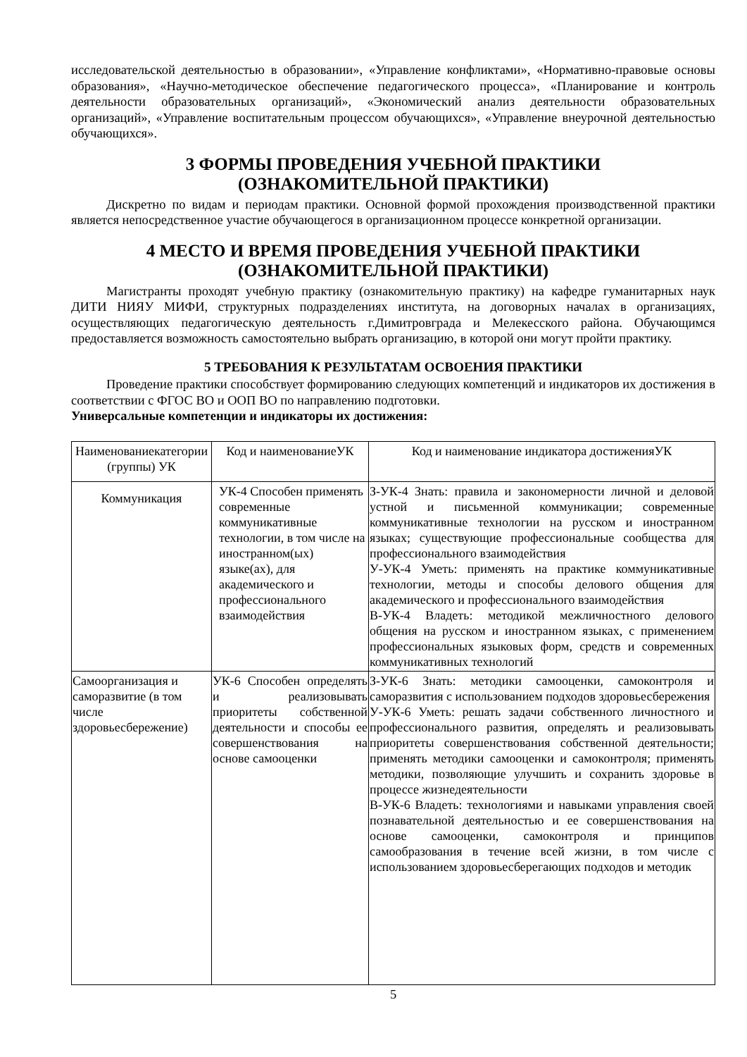исследовательской деятельностью в образовании», «Управление конфликтами», «Нормативно-правовые основы образования», «Научно-методическое обеспечение педагогического процесса», «Планирование и контроль деятельности образовательных организаций», «Экономический анализ деятельности образовательных организаций», «Управление воспитательным процессом обучающихся», «Управление внеурочной деятельностью обучающихся».
3 ФОРМЫ ПРОВЕДЕНИЯ УЧЕБНОЙ ПРАКТИКИ
(ОЗНАКОМИТЕЛЬНОЙ ПРАКТИКИ)
Дискретно по видам и периодам практики. Основной формой прохождения производственной практики является непосредственное участие обучающегося в организационном процессе конкретной организации.
4 МЕСТО И ВРЕМЯ ПРОВЕДЕНИЯ УЧЕБНОЙ ПРАКТИКИ
(ОЗНАКОМИТЕЛЬНОЙ ПРАКТИКИ)
Магистранты проходят учебную практику (ознакомительную практику) на кафедре гуманитарных наук ДИТИ НИЯУ МИФИ, структурных подразделениях института, на договорных началах в организациях, осуществляющих педагогическую деятельность г.Димитровграда и Мелекесского района. Обучающимся предоставляется возможность самостоятельно выбрать организацию, в которой они могут пройти практику.
5 ТРЕБОВАНИЯ К РЕЗУЛЬТАТАМ ОСВОЕНИЯ ПРАКТИКИ
Проведение практики способствует формированию следующих компетенций и индикаторов их достижения в соответствии с ФГОС ВО и ООП ВО по направлению подготовки.
Универсальные компетенции и индикаторы их достижения:
| Наименованиекатегории (группы) УК | Код и наименованиеУК | Код и наименование индикатора достиженияУК |
| --- | --- | --- |
| Коммуникация | УК-4 Способен применять современные коммуникативные технологии, в том числе на иностранном(ых) языке(ах), для академического и профессионального взаимодействия | З-УК-4 Знать: правила и закономерности личной и деловой устной и письменной коммуникации; современные коммуникативные технологии на русском и иностранном языках; существующие профессиональные сообщества для профессионального взаимодействия У-УК-4 Уметь: применять на практике коммуникативные технологии, методы и способы делового общения для академического и профессионального взаимодействия В-УК-4 Владеть: методикой межличностного делового общения на русском и иностранном языках, с применением профессиональных языковых форм, средств и современных коммуникативных технологий |
| Самоорганизация и саморазвитие (в том числе здоровьесбережение) | УК-6 Способен определять и реализовывать приоритеты собственной деятельности и способы ее совершенствования на основе самооценки | З-УК-6 Знать: методики самооценки, самоконтроля и саморазвития с использованием подходов здоровьесбережения У-УК-6 Уметь: решать задачи собственного личностного и профессионального развития, определять и реализовывать приоритеты совершенствования собственной деятельности; применять методики самооценки и самоконтроля; применять методики, позволяющие улучшить и сохранить здоровье в процессе жизнедеятельности В-УК-6 Владеть: технологиями и навыками управления своей познавательной деятельностью и ее совершенствования на основе самооценки, самоконтроля и принципов самообразования в течение всей жизни, в том числе с использованием здоровьесберегающих подходов и методик |
5